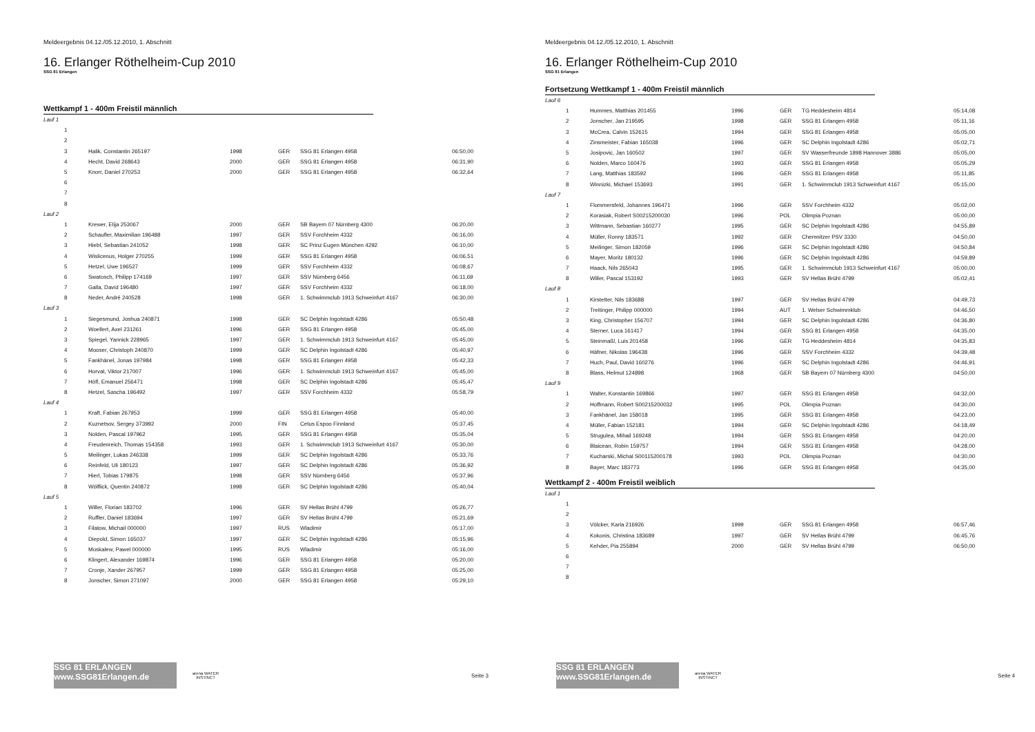Meldeergebnis 04.12./05.12.2010, 1. Abschnitt
16. Erlanger Röthelheim-Cup 2010
SSG 81 Erlangen
Wettkampf 1 - 400m Freistil männlich
| Lauf 1 | | | | | | |
| | 1 | | | | | |
| | 2 | | | | | |
| | 3 | Halik, Constantin 265197 | 1998 | GER | SSG 81 Erlangen 4958 | 06:50,00 |
| | 4 | Hecht, David 268643 | 2000 | GER | SSG 81 Erlangen 4958 | 06:31,90 |
| | 5 | Knorr, Daniel 270253 | 2000 | GER | SSG 81 Erlangen 4958 | 06:32,64 |
| | 6 | | | | | |
| | 7 | | | | | |
| | 8 | | | | | |
| Lauf 2 | | | | | | |
| | 1 | Krewer, Elija 253067 | 2000 | GER | SB Bayern 07 Nürnberg 4300 | 06:20,00 |
| | 2 | Schaufler, Maximilian 196488 | 1997 | GER | SSV Forchheim 4332 | 06:16,00 |
| | 3 | Hiebl, Sebastian 241052 | 1998 | GER | SC Prinz Eugen München 4292 | 06:10,00 |
| | 4 | Wislicenus, Holger 270255 | 1999 | GER | SSG 81 Erlangen 4958 | 06:06,51 |
| | 5 | Hetzel, Uwe 196527 | 1999 | GER | SSV Forchheim 4332 | 06:08,67 |
| | 6 | Swatosch, Philipp 174169 | 1997 | GER | SSV Nürnberg 6456 | 06:11,69 |
| | 7 | Galla, David 196480 | 1997 | GER | SSV Forchheim 4332 | 06:18,00 |
| | 8 | Neder, André 240528 | 1998 | GER | 1. Schwimmclub 1913 Schweinfurt 4167 | 06:30,00 |
| Lauf 3 | | | | | | |
| | 1 | Siegesmund, Joshua 240871 | 1998 | GER | SC Delphin Ingolstadt 4286 | 05:50,48 |
| | 2 | Woellert, Axel 231261 | 1996 | GER | SSG 81 Erlangen 4958 | 05:45,00 |
| | 3 | Spiegel, Yannick 228965 | 1997 | GER | 1. Schwimmclub 1913 Schweinfurt 4167 | 05:45,00 |
| | 4 | Mooser, Christoph 240870 | 1999 | GER | SC Delphin Ingolstadt 4286 | 05:40,97 |
| | 5 | Fankhänel, Jonas 197984 | 1998 | GER | SSG 81 Erlangen 4958 | 05:42,33 |
| | 6 | Horvat, Viktor 217007 | 1996 | GER | 1. Schwimmclub 1913 Schweinfurt 4167 | 05:45,00 |
| | 7 | Höfl, Emanuel 256471 | 1998 | GER | SC Delphin Ingolstadt 4286 | 05:45,47 |
| | 8 | Hetzel, Sascha 196492 | 1997 | GER | SSV Forchheim 4332 | 05:58,79 |
| Lauf 4 | | | | | | |
| | 1 | Kraft, Fabian 267953 | 1999 | GER | SSG 81 Erlangen 4958 | 05:40,00 |
| | 2 | Kuznetsov, Sergey 373992 | 2000 | FIN | Cetus Espoo Finnland | 05:37,45 |
| | 3 | Nolden, Pascal 197962 | 1995 | GER | SSG 81 Erlangen 4958 | 05:35,04 |
| | 4 | Freudenreich, Thomas 154358 | 1993 | GER | 1. Schwimmclub 1913 Schweinfurt 4167 | 05:30,00 |
| | 5 | Meilinger, Lukas 246338 | 1999 | GER | SC Delphin Ingolstadt 4286 | 05:33,76 |
| | 6 | Reinfeld, Uli 180123 | 1997 | GER | SC Delphin Ingolstadt 4286 | 05:36,92 |
| | 7 | Hierl, Tobias 179875 | 1998 | GER | SSV Nürnberg 6456 | 05:37,96 |
| | 8 | Wölflick, Quentin 240872 | 1998 | GER | SC Delphin Ingolstadt 4286 | 05:40,04 |
| Lauf 5 | | | | | | |
| | 1 | Willer, Florian 183702 | 1996 | GER | SV Hellas Brühl 4799 | 05:26,77 |
| | 2 | Ruffler, Daniel 183694 | 1997 | GER | SV Hellas Brühl 4799 | 05:21,69 |
| | 3 | Filatow, Michail 000000 | 1997 | RUS | Wladimir | 05:17,00 |
| | 4 | Diepold, Simon 165037 | 1997 | GER | SC Delphin Ingolstadt 4286 | 05:15,96 |
| | 5 | Moskalew, Pawel 000000 | 1995 | RUS | Wladimir | 05:16,00 |
| | 6 | Klingert, Alexander 169874 | 1996 | GER | SSG 81 Erlangen 4958 | 05:20,00 |
| | 7 | Cronje, Xander 267957 | 1999 | GER | SSG 81 Erlangen 4958 | 05:25,00 |
| | 8 | Jonscher, Simon 271097 | 2000 | GER | SSG 81 Erlangen 4958 | 05:29,10 |
SSG 81 ERLANGEN www.SSG81Erlangen.de
arena WATER INSTINCT
Seite 3
Meldeergebnis 04.12./05.12.2010, 1. Abschnitt
16. Erlanger Röthelheim-Cup 2010
SSG 81 Erlangen
Fortsetzung Wettkampf 1 - 400m Freistil männlich
| Lauf 6 | | | | | | |
| | 1 | Hummes, Matthias 201455 | 1996 | GER | TG Heddesheim 4814 | 05:14,08 |
| | 2 | Jonscher, Jan 219595 | 1998 | GER | SSG 81 Erlangen 4958 | 05:11,16 |
| | 3 | McCrea, Calvin 152615 | 1994 | GER | SSG 81 Erlangen 4958 | 05:05,00 |
| | 4 | Zinsmeister, Fabian 165038 | 1996 | GER | SC Delphin Ingolstadt 4286 | 05:02,71 |
| | 5 | Josipovic, Jan 160502 | 1997 | GER | SV Wasserfreunde 1898 Hannover 3886 | 05:05,00 |
| | 6 | Nolden, Marco 160476 | 1993 | GER | SSG 81 Erlangen 4958 | 05:05,29 |
| | 7 | Lang, Matthias 183592 | 1996 | GER | SSG 81 Erlangen 4958 | 05:11,85 |
| | 8 | Winnizki, Michael 153693 | 1991 | GER | 1. Schwimmclub 1913 Schweinfurt 4167 | 05:15,00 |
| Lauf 7 | | | | | | |
| | 1 | Flommersfeld, Johannes 196471 | 1996 | GER | SSV Forchheim 4332 | 05:02,00 |
| | 2 | Korasiak, Robert S00215200030 | 1996 | POL | Olimpia Poznan | 05:00,00 |
| | 3 | Wittmann, Sebastian 160277 | 1995 | GER | SC Delphin Ingolstadt 4286 | 04:55,89 |
| | 4 | Müller, Ronny 183571 | 1992 | GER | Chemnitzer PSV 3330 | 04:50,00 |
| | 5 | Meilinger, Simon 182059 | 1996 | GER | SC Delphin Ingolstadt 4286 | 04:50,84 |
| | 6 | Mayer, Moritz 180132 | 1996 | GER | SC Delphin Ingolstadt 4286 | 04:59,89 |
| | 7 | Haack, Nils 265043 | 1995 | GER | 1. Schwimmclub 1913 Schweinfurt 4167 | 05:00,00 |
| | 8 | Willer, Pascal 153192 | 1993 | GER | SV Hellas Brühl 4799 | 05:02,41 |
| Lauf 8 | | | | | | |
| | 1 | Kirstetter, Nils 183688 | 1997 | GER | SV Hellas Brühl 4799 | 04:49,73 |
| | 2 | Treitinger, Philipp 000000 | 1994 | AUT | 1. Welser Schwimmklub | 04:46,50 |
| | 3 | King, Christopher 156707 | 1994 | GER | SC Delphin Ingolstadt 4286 | 04:36,80 |
| | 4 | Sterner, Luca 161417 | 1994 | GER | SSG 81 Erlangen 4958 | 04:35,00 |
| | 5 | Steinmaßl, Luis 201458 | 1996 | GER | TG Heddesheim 4814 | 04:35,83 |
| | 6 | Häfner, Nikolas 196438 | 1996 | GER | SSV Forchheim 4332 | 04:39,48 |
| | 7 | Huch, Paul, David 160276 | 1996 | GER | SC Delphin Ingolstadt 4286 | 04:46,91 |
| | 8 | Blass, Helmut 124898 | 1968 | GER | SB Bayern 07 Nürnberg 4300 | 04:50,00 |
| Lauf 9 | | | | | | |
| | 1 | Walter, Konstantin 169866 | 1997 | GER | SSG 81 Erlangen 4958 | 04:32,00 |
| | 2 | Hoffmann, Robert S00215200032 | 1995 | POL | Olimpia Poznan | 04:30,00 |
| | 3 | Fankhänel, Jan 158018 | 1995 | GER | SSG 81 Erlangen 4958 | 04:23,00 |
| | 4 | Müller, Fabian 152181 | 1994 | GER | SC Delphin Ingolstadt 4286 | 04:18,49 |
| | 5 | Strugulea, Mihail 169248 | 1994 | GER | SSG 81 Erlangen 4958 | 04:20,00 |
| | 6 | Blaicean, Robin 159757 | 1994 | GER | SSG 81 Erlangen 4958 | 04:28,00 |
| | 7 | Kucharski, Michal S00115200178 | 1993 | POL | Olimpia Poznan | 04:30,00 |
| | 8 | Bayer, Marc 183773 | 1996 | GER | SSG 81 Erlangen 4958 | 04:35,00 |
Wettkampf 2 - 400m Freistil weiblich
| Lauf 1 | | | | | | |
| | 1 | | | | | |
| | 2 | | | | | |
| | 3 | Völcker, Karla 216926 | 1999 | GER | SSG 81 Erlangen 4958 | 06:57,46 |
| | 4 | Kokonis, Christina 183689 | 1997 | GER | SV Hellas Brühl 4799 | 06:45,76 |
| | 5 | Kehder, Pia 255894 | 2000 | GER | SV Hellas Brühl 4799 | 06:50,00 |
| | 6 | | | | | |
| | 7 | | | | | |
| | 8 | | | | | |
SSG 81 ERLANGEN www.SSG81Erlangen.de
arena WATER INSTINCT
Seite 4